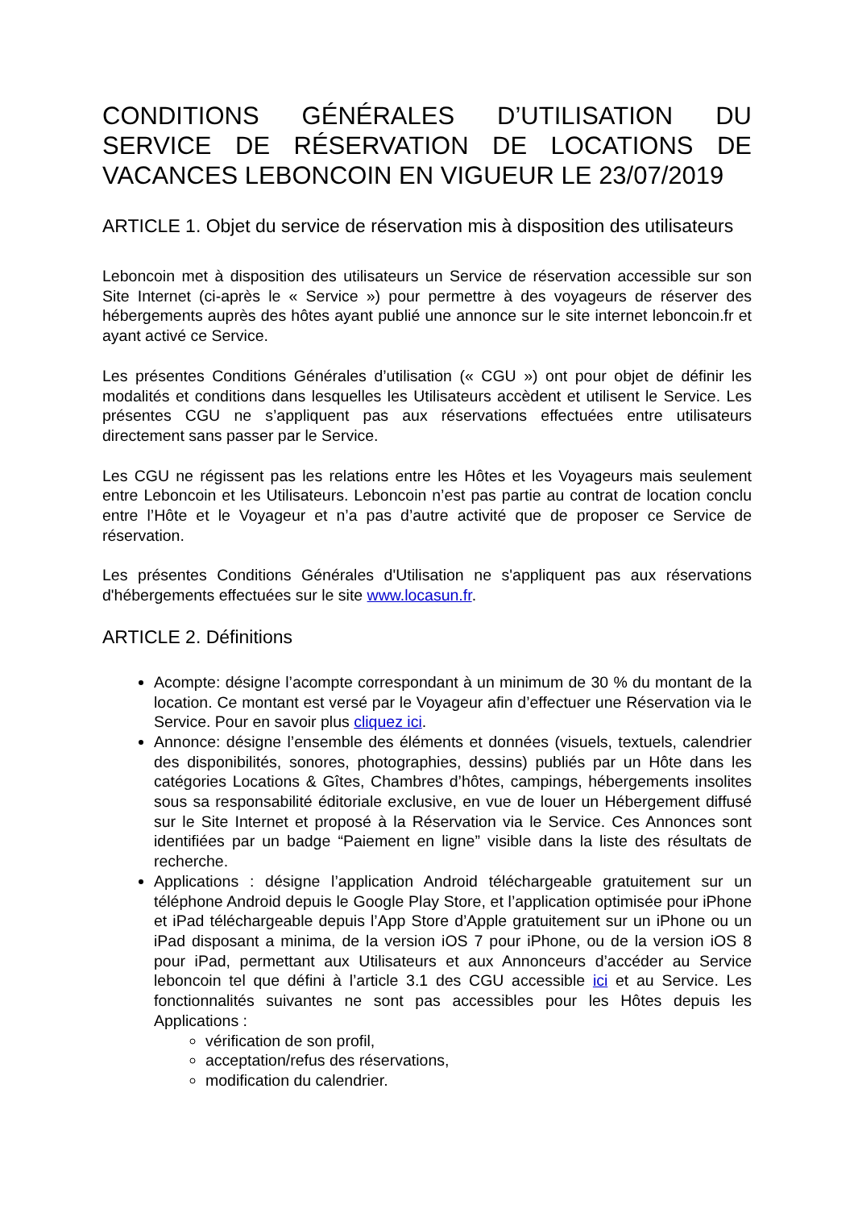CONDITIONS GÉNÉRALES D’UTILISATION DU SERVICE DE RÉSERVATION DE LOCATIONS DE VACANCES LEBONCOIN EN VIGUEUR LE 23/07/2019
ARTICLE 1. Objet du service de réservation mis à disposition des utilisateurs
Leboncoin met à disposition des utilisateurs un Service de réservation accessible sur son Site Internet (ci-après le « Service ») pour permettre à des voyageurs de réserver des hébergements auprès des hôtes ayant publié une annonce sur le site internet leboncoin.fr et ayant activé ce Service.
Les présentes Conditions Générales d’utilisation (« CGU ») ont pour objet de définir les modalités et conditions dans lesquelles les Utilisateurs accèdent et utilisent le Service. Les présentes CGU ne s’appliquent pas aux réservations effectuées entre utilisateurs directement sans passer par le Service.
Les CGU ne régissent pas les relations entre les Hôtes et les Voyageurs mais seulement entre Leboncoin et les Utilisateurs. Leboncoin n’est pas partie au contrat de location conclu entre l’Hôte et le Voyageur et n’a pas d’autre activité que de proposer ce Service de réservation.
Les présentes Conditions Générales d'Utilisation ne s'appliquent pas aux réservations d'hébergements effectuées sur le site www.locasun.fr.
ARTICLE 2. Définitions
Acompte: désigne l’acompte correspondant à un minimum de 30 % du montant de la location. Ce montant est versé par le Voyageur afin d’effectuer une Réservation via le Service. Pour en savoir plus cliquez ici.
Annonce: désigne l’ensemble des éléments et données (visuels, textuels, calendrier des disponibilités, sonores, photographies, dessins) publiés par un Hôte dans les catégories Locations & Gîtes, Chambres d’hôtes, campings, hébergements insolites sous sa responsabilité éditoriale exclusive, en vue de louer un Hébergement diffusé sur le Site Internet et proposé à la Réservation via le Service. Ces Annonces sont identifiées par un badge “Paiement en ligne” visible dans la liste des résultats de recherche.
Applications : désigne l’application Android téléchargeable gratuitement sur un téléphone Android depuis le Google Play Store, et l’application optimisée pour iPhone et iPad téléchargeable depuis l’App Store d’Apple gratuitement sur un iPhone ou un iPad disposant a minima, de la version iOS 7 pour iPhone, ou de la version iOS 8 pour iPad, permettant aux Utilisateurs et aux Annonceurs d’accéder au Service leboncoin tel que défini à l’article 3.1 des CGU accessible ici et au Service. Les fonctionnalités suivantes ne sont pas accessibles pour les Hôtes depuis les Applications :
vérification de son profil,
acceptation/refus des réservations,
modification du calendrier.